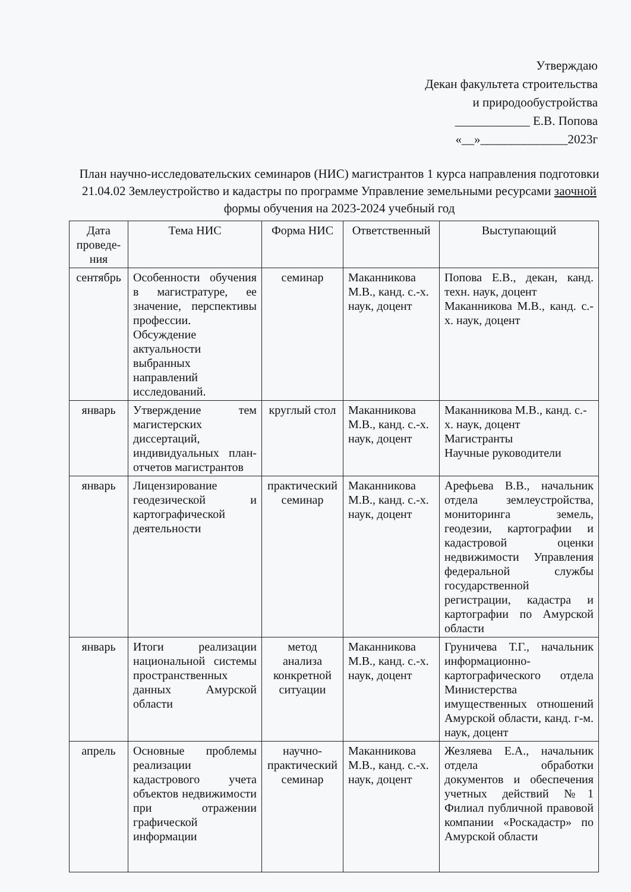Утверждаю
Декан факультета строительства
и природообустройства
____________ Е.В. Попова
«__»______________2023г
План научно-исследовательских семинаров (НИС) магистрантов 1 курса направления подготовки 21.04.02 Землеустройство и кадастры по программе Управление земельными ресурсами заочной формы обучения на 2023-2024 учебный год
| Дата проведе-ния | Тема НИС | Форма НИС | Ответственный | Выступающий |
| --- | --- | --- | --- | --- |
| сентябрь | Особенности обучения в магистратуре, ее значение, перспективы профессии. Обсуждение актуальности выбранных направлений исследований. | семинар | Маканникова М.В., канд. с.-х. наук, доцент | Попова Е.В., декан, канд. техн. наук, доцент Маканникова М.В., канд. с.-х. наук, доцент |
| январь | Утверждение тем магистерских диссертаций, индивидуальных план-отчетов магистрантов | круглый стол | Маканникова М.В., канд. с.-х. наук, доцент | Маканникова М.В., канд. с.-х. наук, доцент Магистранты Научные руководители |
| январь | Лицензирование геодезической и картографической деятельности | практический семинар | Маканникова М.В., канд. с.-х. наук, доцент | Арефьева В.В., начальник отдела землеустройства, мониторинга земель, геодезии, картографии и кадастровой оценки недвижимости Управления федеральной службы государственной регистрации, кадастра и картографии по Амурской области |
| январь | Итоги реализации национальной системы пространственных данных Амурской области | метод анализа конкретной ситуации | Маканникова М.В., канд. с.-х. наук, доцент | Груничева Т.Г., начальник информационно-картографического отдела Министерства имущественных отношений Амурской области, канд. г-м. наук, доцент |
| апрель | Основные проблемы реализации кадастрового учета объектов недвижимости при отражении графической информации | научно-практический семинар | Маканникова М.В., канд. с.-х. наук, доцент | Жезляева Е.А., начальник отдела обработки документов и обеспечения учетных действий №1 Филиал публичной правовой компании «Роскадастр» по Амурской области |